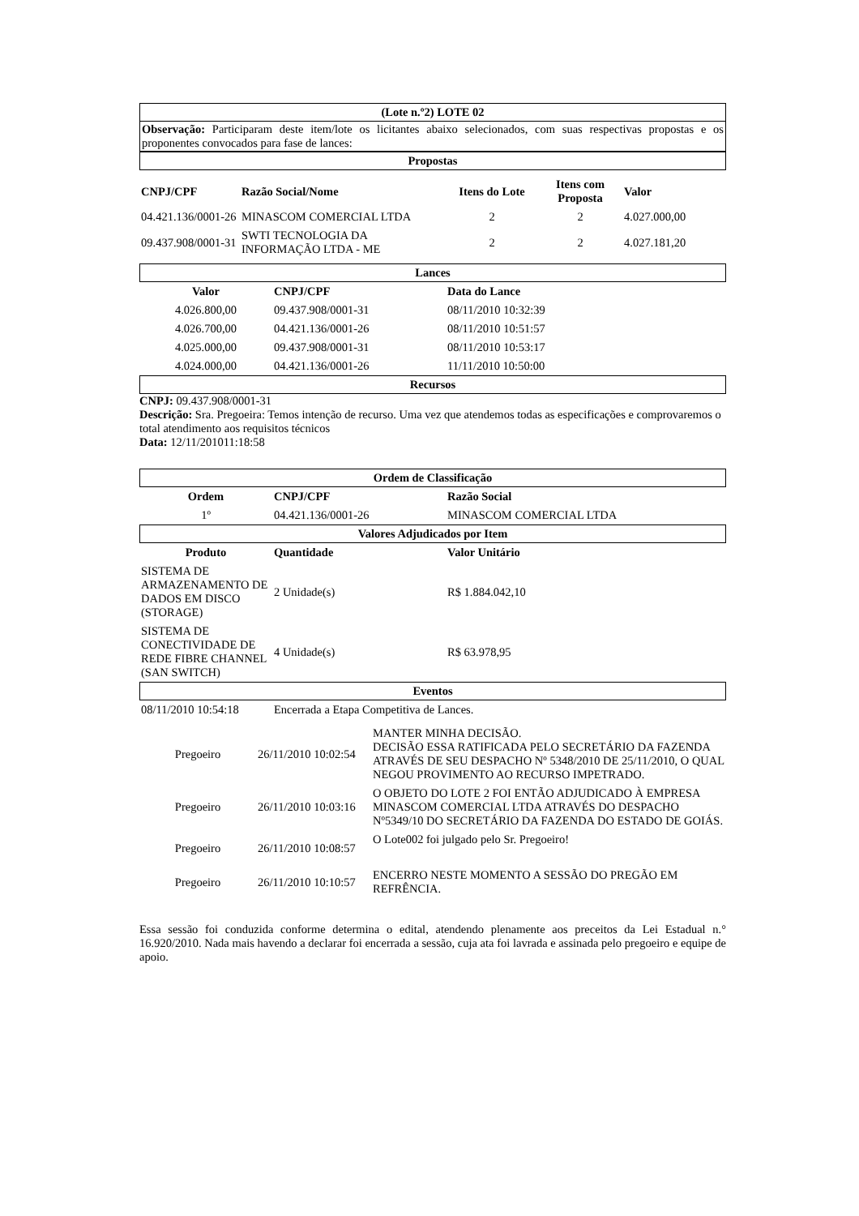(Lote n.º2) LOTE 02
Observação: Participaram deste item/lote os licitantes abaixo selecionados, com suas respectivas propostas e os proponentes convocados para fase de lances:
Propostas
| CNPJ/CPF | Razão Social/Nome | Itens do Lote | Itens com Proposta | Valor |
| --- | --- | --- | --- | --- |
| 04.421.136/0001-26 | MINASCOM COMERCIAL LTDA | 2 | 2 | 4.027.000,00 |
| 09.437.908/0001-31 | SWTI TECNOLOGIA DA INFORMAÇÃO LTDA - ME | 2 | 2 | 4.027.181,20 |
Lances
| Valor | CNPJ/CPF | Data do Lance |
| --- | --- | --- |
| 4.026.800,00 | 09.437.908/0001-31 | 08/11/2010 10:32:39 |
| 4.026.700,00 | 04.421.136/0001-26 | 08/11/2010 10:51:57 |
| 4.025.000,00 | 09.437.908/0001-31 | 08/11/2010 10:53:17 |
| 4.024.000,00 | 04.421.136/0001-26 | 11/11/2010 10:50:00 |
Recursos
CNPJ: 09.437.908/0001-31
Descrição: Sra. Pregoeira: Temos intenção de recurso. Uma vez que atendemos todas as especificações e comprovaremos o total atendimento aos requisitos técnicos
Data: 12/11/201011:18:58
Ordem de Classificação
| Ordem | CNPJ/CPF | Razão Social |
| --- | --- | --- |
| 1º | 04.421.136/0001-26 | MINASCOM COMERCIAL LTDA |
Valores Adjudicados por Item
| Produto | Quantidade | Valor Unitário |
| --- | --- | --- |
| SISTEMA DE ARMAZENAMENTO DE DADOS EM DISCO (STORAGE) | 2 Unidade(s) | R$ 1.884.042,10 |
| SISTEMA DE CONECTIVIDADE DE REDE FIBRE CHANNEL (SAN SWITCH) | 4 Unidade(s) | R$ 63.978,95 |
Eventos
| 08/11/2010 10:54:18 | Encerrada a Etapa Competitiva de Lances. |
| Pregoeiro | 26/11/2010 10:02:54 | MANTER MINHA DECISÃO. DECISÃO ESSA RATIFICADA PELO SECRETÁRIO DA FAZENDA ATRAVÉS DE SEU DESPACHO Nº 5348/2010 DE 25/11/2010, O QUAL NEGOU PROVIMENTO AO RECURSO IMPETRADO. |
| Pregoeiro | 26/11/2010 10:03:16 | O OBJETO DO LOTE 2 FOI ENTÃO ADJUDICADO À EMPRESA MINASCOM COMERCIAL LTDA ATRAVÉS DO DESPACHO Nº5349/10 DO SECRETÁRIO DA FAZENDA DO ESTADO DE GOIÁS. |
| Pregoeiro | 26/11/2010 10:08:57 | O Lote002 foi julgado pelo Sr. Pregoeiro! |
| Pregoeiro | 26/11/2010 10:10:57 | ENCERRO NESTE MOMENTO A SESSÃO DO PREGÃO EM REFRÊNCIA. |
Essa sessão foi conduzida conforme determina o edital, atendendo plenamente aos preceitos da Lei Estadual n.° 16.920/2010. Nada mais havendo a declarar foi encerrada a sessão, cuja ata foi lavrada e assinada pelo pregoeiro e equipe de apoio.